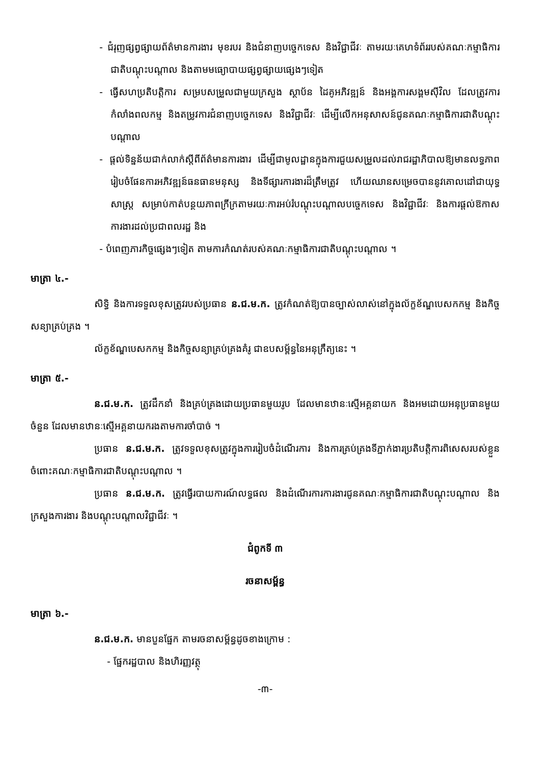- ជំរុញផ្សព្វផ្សាយព័ត៌មានការងារ មុខរបរ និងជំនាញបច្ចេកទេស និងវិជ្ជាជីវៈ តាមរយៈគេហទំព័ររបស់គណៈកម្មាធិការជាតិបណ្តុះបណ្តាល និងតាមមធ្យោបាយផ្សព្វផ្សាយផ្សេងៗទៀត
- ធ្វើសហប្រតិបត្តិការ សម្របសម្រួលជាមួយក្រសួង ស្ថាប័ន ដៃគូអភិវឌ្ឍន៍ និងអង្គការសង្គមស៊ីវិល ដែលត្រូវការកំលាំងពលកម្ម និងតម្រូវការជំនាញបច្ចេកទេស និងវិជ្ជាជីវៈ ដើម្បីលើកអនុសាសន៍ជូនគណៈកម្មាធិការជាតិបណ្តុះបណ្តាល
- ផ្តល់ទិន្នន័យជាក់លាក់ស្តីពីព័ត៌មានការងារ ដើម្បីជាមូលដ្ឋានក្នុងការជួយសម្រួលដល់រាជរដ្ឋាភិបាលឱ្យមានលទ្ធភាពរៀបចំផែនការអភិវឌ្ឍន៍ធនធានមនុស្ស និងទីផ្សារការងារដ៏ត្រឹមត្រូវ ហើយឈានសម្រេចបាននូវគោលដៅជាយុទ្ធសាស្ត្រ សម្រាប់កាត់បន្ថយភាពក្រីក្រតាមរយៈការអប់រំបណ្តុះបណ្តាលបច្ចេកទេស និងវិជ្ជាជីវៈ និងការផ្តល់ឱកាសការងារដល់ប្រជាពលរដ្ឋ និង
- បំពេញភារកិច្ចផ្សេងៗទៀត តាមការកំណត់របស់គណៈកម្មាធិការជាតិបណ្តុះបណ្តាល ។
មាត្រា ៤.-
សិទ្ធិ និងការទទួលខុសត្រូវរបស់ប្រធាន ន.ជ.ម.ក. ត្រូវកំណត់ឱ្យបានច្បាស់លាស់នៅក្នុងល័ក្ខខ័ណ្ឌបេសកកម្ម និងកិច្ចសន្យាគ្រប់គ្រង ។
ល័ក្ខខ័ណ្ឌបេសកកម្ម និងកិច្ចសន្យាគ្រប់គ្រងគំរូ ជាឧបសម្ព័ន្ធនៃអនុក្រឹត្យនេះ ។
មាត្រា ៥.-
ន.ជ.ម.ក. ត្រូវដឹកនាំ និងគ្រប់គ្រងដោយប្រធានមួយរូប ដែលមានឋានៈស្មើអគ្គនាយក និងអមដោយអនុប្រធានមួយចំនួន ដែលមានឋានៈស្មើអគ្គនាយករងតាមការចាំបាច់ ។
ប្រធាន ន.ជ.ម.ក. ត្រូវទទួលខុសត្រូវក្នុងការរៀបចំដំណើរការ និងការគ្រប់គ្រងទីភ្នាក់ងារប្រតិបត្តិការពិសេសរបស់ខ្លួន ចំពោះគណៈកម្មាធិការជាតិបណ្តុះបណ្តាល ។
ប្រធាន ន.ជ.ម.ក. ត្រូវធ្វើរបាយការណ៍លទ្ធផល និងដំណើរការការងារជូនគណៈកម្មាធិការជាតិបណ្តុះបណ្តាល និងក្រសួងការងារ និងបណ្តុះបណ្តាលវិជ្ជាជីវៈ ។
ជំពូកទី ៣
រចនាសម្ព័ន្ធ
មាត្រា ៦.-
ន.ជ.ម.ក. មានបួនផ្នែក តាមរចនាសម្ព័ន្ធដូចខាងក្រោម :
- ផ្នែករដ្ឋបាល និងហិរញ្ញវត្ថុ
-៣-